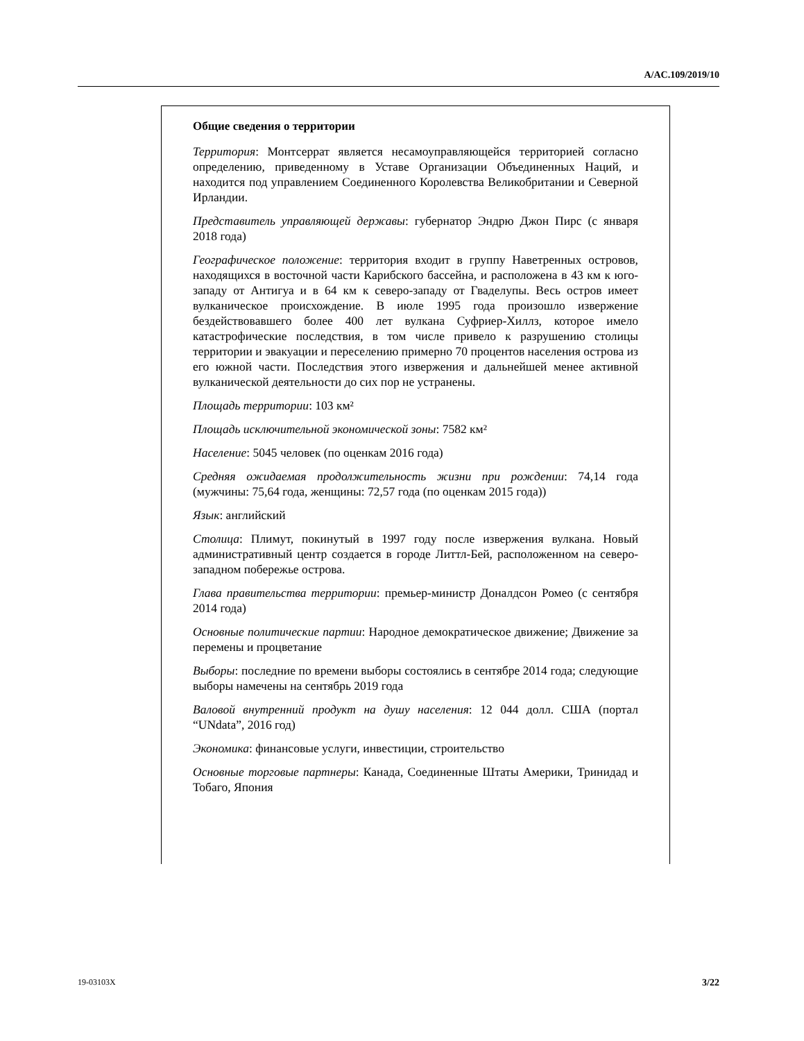A/AC.109/2019/10
Общие сведения о территории
Территория: Монтсеррат является несамоуправляющейся территорией согласно определению, приведенному в Уставе Организации Объединенных Наций, и находится под управлением Соединенного Королевства Великобритании и Северной Ирландии.
Представитель управляющей державы: губернатор Эндрю Джон Пирс (с января 2018 года)
Географическое положение: территория входит в группу Наветренных островов, находящихся в восточной части Карибского бассейна, и расположена в 43 км к юго-западу от Антигуа и в 64 км к северо-западу от Гваделупы. Весь остров имеет вулканическое происхождение. В июле 1995 года произошло извержение бездействовавшего более 400 лет вулкана Суфриер-Хиллз, которое имело катастрофические последствия, в том числе привело к разрушению столицы территории и эвакуации и переселению примерно 70 процентов населения острова из его южной части. Последствия этого извержения и дальнейшей менее активной вулканической деятельности до сих пор не устранены.
Площадь территории: 103 км²
Площадь исключительной экономической зоны: 7582 км²
Население: 5045 человек (по оценкам 2016 года)
Средняя ожидаемая продолжительность жизни при рождении: 74,14 года (мужчины: 75,64 года, женщины: 72,57 года (по оценкам 2015 года))
Язык: английский
Столица: Плимут, покинутый в 1997 году после извержения вулкана. Новый административный центр создается в городе Литтл-Бей, расположенном на северо-западном побережье острова.
Глава правительства территории: премьер-министр Доналдсон Ромео (с сентября 2014 года)
Основные политические партии: Народное демократическое движение; Движение за перемены и процветание
Выборы: последние по времени выборы состоялись в сентябре 2014 года; следующие выборы намечены на сентябрь 2019 года
Валовой внутренний продукт на душу населения: 12 044 долл. США (портал “UNdata”, 2016 год)
Экономика: финансовые услуги, инвестиции, строительство
Основные торговые партнеры: Канада, Соединенные Штаты Америки, Тринидад и Тобаго, Япония
19-03103X 3/22